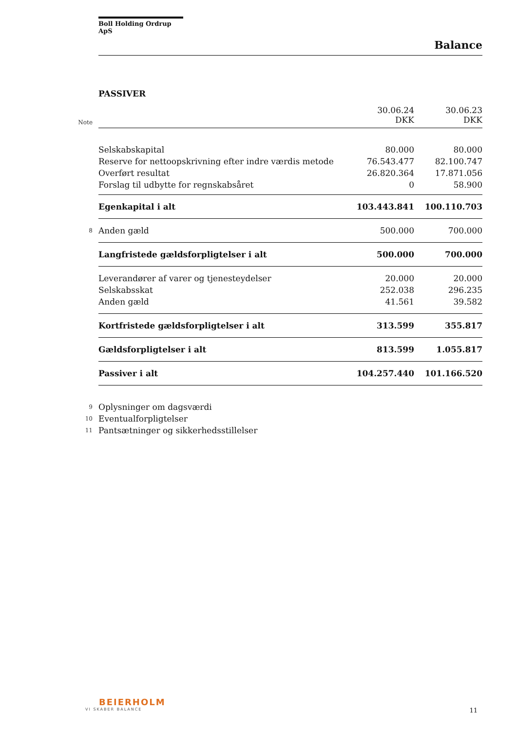Boll Holding Ordrup ApS
Balance
PASSIVER
| Note | | 30.06.24 DKK | 30.06.23 DKK |
| | Selskabskapital | 80.000 | 80.000 |
| | Reserve for nettoopskrivning efter indre værdis metode | 76.543.477 | 82.100.747 |
| | Overført resultat | 26.820.364 | 17.871.056 |
| | Forslag til udbytte for regnskabsåret | 0 | 58.900 |
| | Egenkapital i alt | 103.443.841 | 100.110.703 |
| 8 | Anden gæld | 500.000 | 700.000 |
| | Langfristede gældsforpligtelser i alt | 500.000 | 700.000 |
| | Leverandører af varer og tjenesteydelser | 20.000 | 20.000 |
| | Selskabsskat | 252.038 | 296.235 |
| | Anden gæld | 41.561 | 39.582 |
| | Kortfristede gældsforpligtelser i alt | 313.599 | 355.817 |
| | Gældsforpligtelser i alt | 813.599 | 1.055.817 |
| | Passiver i alt | 104.257.440 | 101.166.520 |
| 9 | Oplysninger om dagsværdi | | |
| 10 | Eventualforpligtelser | | |
| 11 | Pantsætninger og sikkerhedsstillelser | | |
BEIERHOLM
VI SKABER BALANCE
11